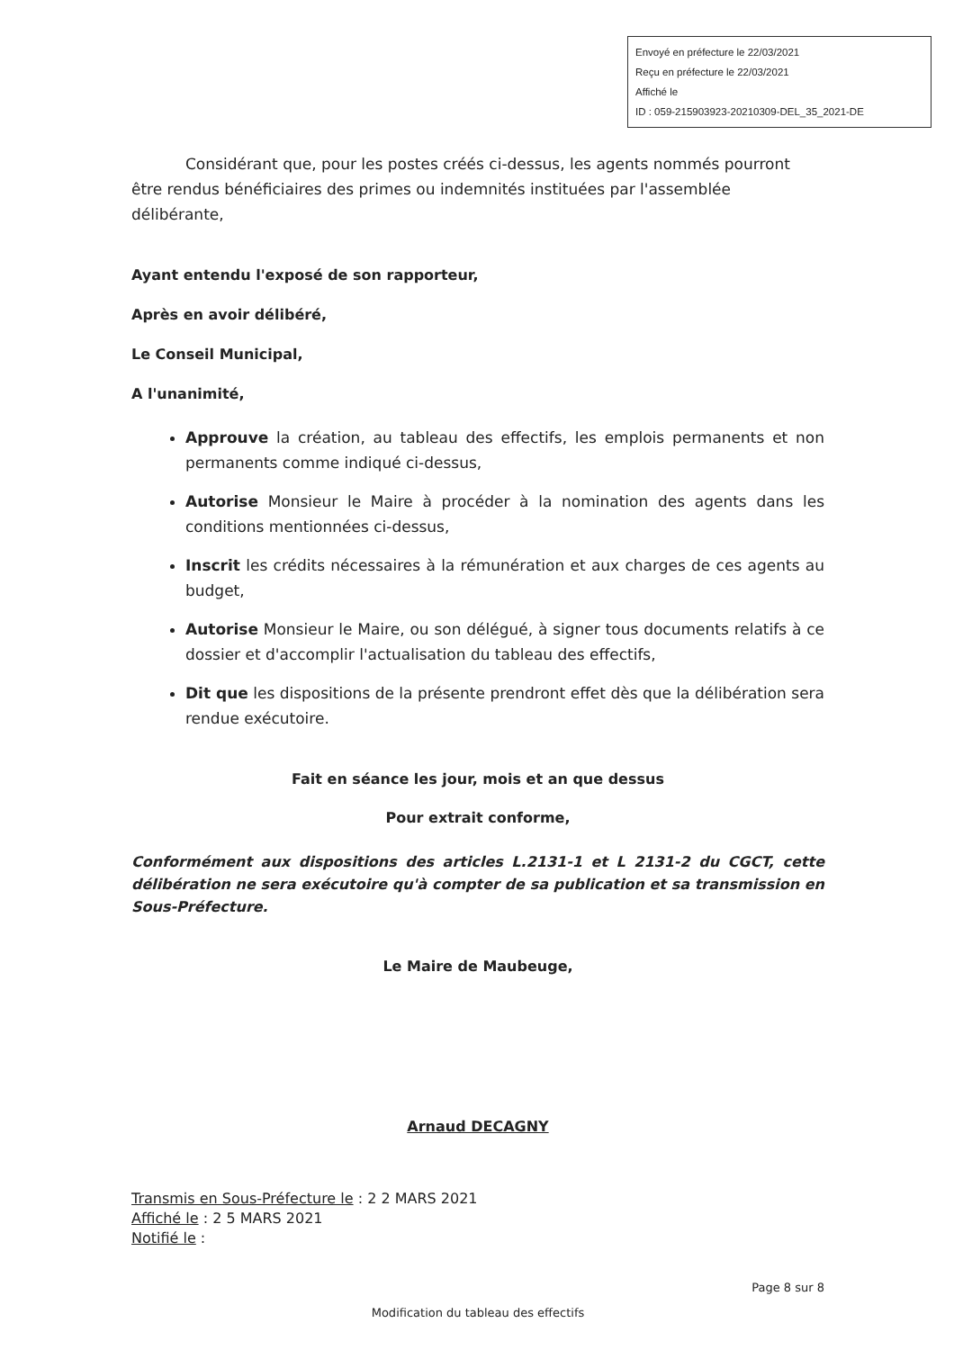Envoyé en préfecture le 22/03/2021
Reçu en préfecture le 22/03/2021
Affiché le
ID : 059-215903923-20210309-DEL_35_2021-DE
Considérant que, pour les postes créés ci-dessus, les agents nommés pourront être rendus bénéficiaires des primes ou indemnités instituées par l'assemblée délibérante,
Ayant entendu l'exposé de son rapporteur,
Après en avoir délibéré,
Le Conseil Municipal,
A l'unanimité,
Approuve la création, au tableau des effectifs, les emplois permanents et non permanents comme indiqué ci-dessus,
Autorise Monsieur le Maire à procéder à la nomination des agents dans les conditions mentionnées ci-dessus,
Inscrit les crédits nécessaires à la rémunération et aux charges de ces agents au budget,
Autorise Monsieur le Maire, ou son délégué, à signer tous documents relatifs à ce dossier et d'accomplir l'actualisation du tableau des effectifs,
Dit que les dispositions de la présente prendront effet dès que la délibération sera rendue exécutoire.
Fait en séance les jour, mois et an que dessus
Pour extrait conforme,
Conformément aux dispositions des articles L.2131-1 et L 2131-2 du CGCT, cette délibération ne sera exécutoire qu'à compter de sa publication et sa transmission en Sous-Préfecture.
Le Maire de Maubeuge,
Arnaud DECAGNY
Transmis en Sous-Préfecture le : 2 2 MARS 2021
Affiché le : 2 5 MARS 2021
Notifié le :
Page 8 sur 8
Modification du tableau des effectifs